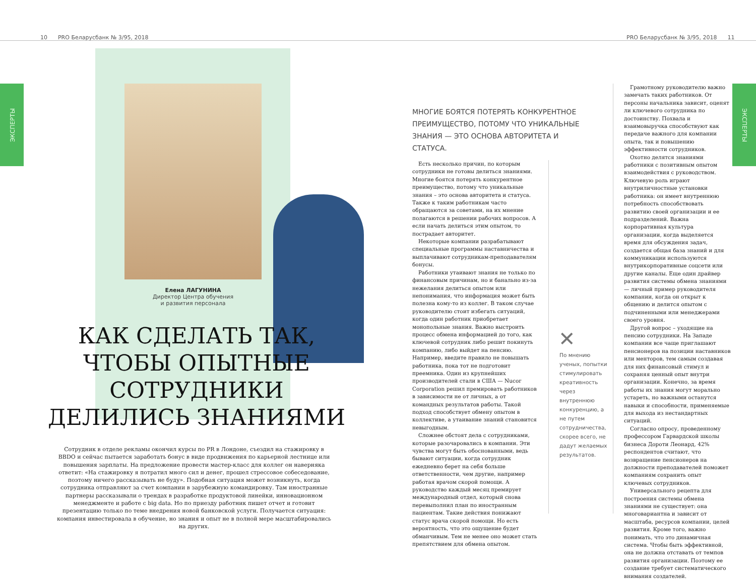10 PRO Беларусбанк № 3/95, 2018
PRO Беларусбанк № 3/95, 2018 11
ЭКСПЕРТЫ
ЭКСПЕРТЫ
Елена ЛАГУНИНА
Директор Центра обучения
и развития персонала
КАК СДЕЛАТЬ ТАК, ЧТОБЫ ОПЫТНЫЕ СОТРУДНИКИ ДЕЛИЛИСЬ ЗНАНИЯМИ
Сотрудник в отделе рекламы окончил курсы по PR в Лондоне, съездил на стажировку в BBDO и сейчас пытается заработать бонус в виде продвижения по карьерной лестнице или повышения зарплаты. На предложение провести мастер-класс для коллег он наверняка ответит: «На стажировку я потратил много сил и денег, прошел стрессовое собеседование, поэтому ничего рассказывать не буду». Подобная ситуация может возникнуть, когда сотрудника отправляют за счет компании в зарубежную командировку. Там иностранные партнеры рассказывали о трендах в разработке продуктовой линейки, инновационном менеджменте и работе с big data. Но по приезду работник пишет отчет и готовит презентацию только по теме внедрения новой банковской услуги. Получается ситуация: компания инвестировала в обучение, но знания и опыт не в полной мере масштабировались на других.
МНОГИЕ БОЯТСЯ ПОТЕРЯТЬ КОНКУРЕНТНОЕ ПРЕИМУЩЕСТВО, ПОТОМУ ЧТО УНИКАЛЬНЫЕ ЗНАНИЯ — ЭТО ОСНОВА АВТОРИТЕТА И СТАТУСА.
Есть несколько причин, по которым сотрудники не готовы делиться знаниями. Многие боятся потерять конкурентное преимущество, потому что уникальные знания – это основа авторитета и статуса. Также к таким работникам часто обращаются за советами, на их мнение полагаются в решении рабочих вопросов. А если начать делиться этим опытом, то пострадает авторитет.
Некоторые компании разрабатывают специальные программы наставничества и выплачивают сотрудникам-преподавателям бонусы.
Работники утаивают знания не только по финансовым причинам, но и банально из-за нежелания делиться опытом или непонимания, что информация может быть полезна кому-то из коллег. В таком случае руководителю стоит избегать ситуаций, когда один работник приобретает монопольные знания. Важно выстроить процесс обмена информацией до того, как ключевой сотрудник либо решит покинуть компанию, либо выйдет на пенсию. Например, введите правило не повышать работника, пока тот не подготовит преемника. Один из крупнейших производителей стали в США — Nucor Corporation решил премировать работников в зависимости не от личных, а от командных результатов работы. Такой подход способствует обмену опытом в коллективе, а утаивание знаний становится невыгодным.
Сложнее обстоят дела с сотрудниками, которые разочаровались в компании. Эти чувства могут быть обоснованными, ведь бывают ситуации, когда сотрудник ежедневно берет на себя больше ответственности, чем другие, например работая врачом скорой помощи. А руководство каждый месяц премирует международный отдел, который снова перевыполнил план по иностранным пациентам. Такие действия понижают статус врача скорой помощи. Но есть вероятность, что это ощущение будет обманчивым. Тем не менее оно может стать препятствием для обмена опытом.
✕
По мнению ученых, попытки стимулировать креативность через внутреннюю конкуренцию, а не путем сотрудничества, скорее всего, не дадут желаемых результатов.
Грамотному руководителю важно замечать таких работников. От персоны начальника зависит, оценят ли ключевого сотрудника по достоинству. Похвала и взаимовыручка способствуют как передаче важного для компании опыта, так и повышению эффективности сотрудников.
Охотно делятся знаниями работники с позитивным опытом взаимодействия с руководством. Ключевую роль играют внутриличностные установки работника: он имеет внутреннюю потребность способствовать развитию своей организации и ее подразделений. Важна корпоративная культура организации, когда выделяется время для обсуждения задач, создается общая база знаний и для коммуникации используются внутрикорпоративные соцсети или другие каналы. Еще один драйвер развития системы обмена знаниями — личный пример руководителя компании, когда он открыт к общению и делится опытом с подчиненными или менеджерами своего уровня.
Другой вопрос – уходящие на пенсию сотрудники. На Западе компании все чаще приглашают пенсионеров на позиции наставников или менторов, тем самым создавая для них финансовый стимул и сохраняя ценный опыт внутри организации. Конечно, за время работы их знания могут морально устареть, но важными останутся навыки и способности, применяемые для выхода из нестандартных ситуаций.
Согласно опросу, проведенному профессором Гарвардской школы бизнеса Дороти Леонард, 42% респондентов считают, что возвращение пенсионеров на должности преподавателей поможет компаниям сохранить опыт ключевых сотрудников.
Универсального рецепта для построения системы обмена знаниями не существует: она многовариантна и зависит от масштаба, ресурсов компании, целей развития. Кроме того, важно понимать, что это динамичная система. Чтобы быть эффективной, она не должна отставать от темпов развития организации. Поэтому ее создание требует систематического внимания создателей.